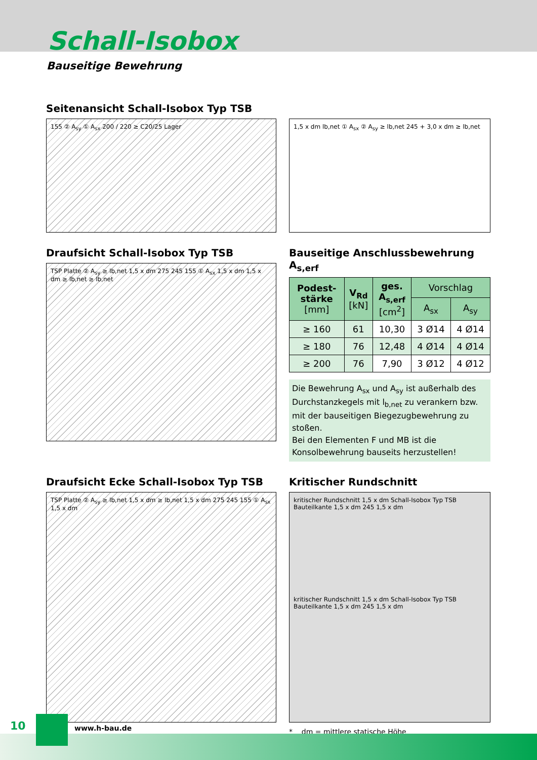Schall-Isobox
Bauseitige Bewehrung
Seitenansicht Schall-Isobox Typ TSB
155 ② A<sub>sy</sub> ① A<sub>sx</sub> 200 / 220 ≥ C20/25 Lager
1,5 x dm lb,net ① A<sub>sx</sub> ② A<sub>sy</sub> ≥ lb,net 245 + 3,0 x dm ≥ lb,net
Draufsicht Schall-Isobox Typ TSB
TSP Platte ② A<sub>sy</sub> ≥ lb,net 1,5 x dm 275 245 155 ① A<sub>sx</sub> 1,5 x dm 1,5 x dm ≥ lb,net ≥ lb,net
Bauseitige Anschlussbewehrung A<sub>s,erf</sub>
| Podest- stärke [mm] | V<sub>Rd</sub> [kN] | ges. A<sub>s,erf</sub> [cm<sup>2</sup>] | Vorschlag | |
| --- | --- | --- | --- | --- |
| | | | A<sub>sx</sub> | A<sub>sy</sub> |
| ≥ 160 | 61 | 10,30 | 3 Ø14 | 4 Ø14 |
| ≥ 180 | 76 | 12,48 | 4 Ø14 | 4 Ø14 |
| ≥ 200 | 76 | 7,90 | 3 Ø12 | 4 Ø12 |
Die Bewehrung A<sub>sx</sub> und A<sub>sy</sub> ist außerhalb des Durchstanzkegels mit l<sub>b,net</sub> zu verankern bzw. mit der bauseitigen Biegezugbewehrung zu stoßen.
Bei den Elementen F und MB ist die Konsolbewehrung bauseits herzustellen!
Draufsicht Ecke Schall-Isobox Typ TSB
TSP Platte ② A<sub>sy</sub> ≥ lb,net 1,5 x dm ≥ lb,net 1,5 x dm 275 245 155 ① A<sub>sx</sub> 1,5 x dm
Kritischer Rundschnitt
kritischer Rundschnitt 1,5 x dm Schall-Isobox Typ TSB Bauteilkante 1,5 x dm 245 1,5 x dm
kritischer Rundschnitt 1,5 x dm Schall-Isobox Typ TSB Bauteilkante 1,5 x dm 245 1,5 x dm
* dm = mittlere statische Höhe
10 www.h-bau.de